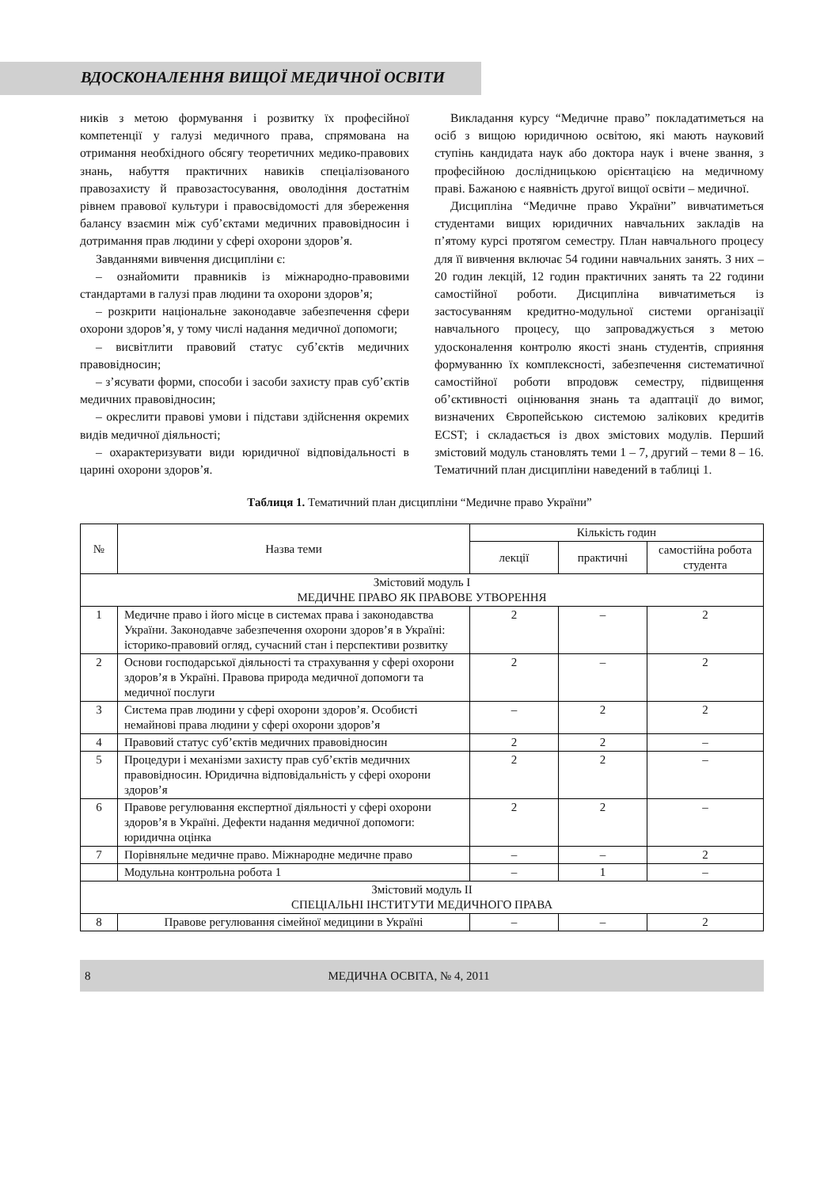ВДОСКОНАЛЕННЯ ВИЩОЇ МЕДИЧНОЇ ОСВІТИ
ників з метою формування і розвитку їх професійної компетенції у галузі медичного права, спрямована на отримання необхідного обсягу теоретичних медико-правових знань, набуття практичних навиків спеціалізованого правозахисту й правозастосування, оволодіння достатнім рівнем правової культури і правосвідомості для збереження балансу взаємин між суб’єктами медичних правовідносин і дотримання прав людини у сфері охорони здоров’я.
Завданнями вивчення дисципліни є:
– ознайомити правників із міжнародно-правовими стандартами в галузі прав людини та охорони здоров’я;
– розкрити національне законодавче забезпечення сфери охорони здоров’я, у тому числі надання медичної допомоги;
– висвітлити правовий статус суб’єктів медичних правовідносин;
– з’ясувати форми, способи і засоби захисту прав суб’єктів медичних правовідносин;
– окреслити правові умови і підстави здійснення окремих видів медичної діяльності;
– охарактеризувати види юридичної відповідальності в царині охорони здоров’я.
Викладання курсу “Медичне право” покладатиметься на осіб з вищою юридичною освітою, які мають науковий ступінь кандидата наук або доктора наук і вчене звання, з професійною дослідницькою орієнтацією на медичному праві. Бажаною є наявність другої вищої освіти – медичної.
Дисципліна “Медичне право України” вивчатиметься студентами вищих юридичних навчальних закладів на п’ятому курсі протягом семестру. План навчального процесу для її вивчення включає 54 години навчальних занять. З них – 20 годин лекцій, 12 годин практичних занять та 22 години самостійної роботи. Дисципліна вивчатиметься із застосуванням кредитно-модульної системи організації навчального процесу, що запроваджується з метою удосконалення контролю якості знань студентів, сприяння формуванню їх комплексності, забезпечення систематичної самостійної роботи впродовж семестру, підвищення об’єктивності оцінювання знань та адаптації до вимог, визначених Європейською системою залікових кредитів ECST; і складається із двох змістових модулів. Перший змістовий модуль становлять теми 1 – 7, другий – теми 8 – 16. Тематичний план дисципліни наведений в таблиці 1.
Таблиця 1. Тематичний план дисципліни “Медичне право України”
| № | Назва теми | Кількість годин | | |
| --- | --- | --- | --- | --- |
| | | лекції | практичні | самостійна робота студента |
| Змістовий модуль І МЕДИЧНЕ ПРАВО ЯК ПРАВОВЕ УТВОРЕННЯ | | | | |
| 1 | Медичне право і його місце в системах права і законодавства України. Законодавче забезпечення охорони здоров’я в Україні: історико-правовий огляд, сучасний стан і перспективи розвитку | 2 | – | 2 |
| 2 | Основи господарської діяльності та страхування у сфері охорони здоров’я в Україні. Правова природа медичної допомоги та медичної послуги | 2 | – | 2 |
| 3 | Система прав людини у сфері охорони здоров’я. Особисті немайнові права людини у сфері охорони здоров’я | – | 2 | 2 |
| 4 | Правовий статус суб’єктів медичних правовідносин | 2 | 2 | – |
| 5 | Процедури і механізми захисту прав суб’єктів медичних правовідносин. Юридична відповідальність у сфері охорони здоров’я | 2 | 2 | – |
| 6 | Правове регулювання експертної діяльності у сфері охорони здоров’я в Україні. Дефекти надання медичної допомоги: юридична оцінка | 2 | 2 | – |
| 7 | Порівняльне медичне право. Міжнародне медичне право | – | – | 2 |
| | Модульна контрольна робота 1 | – | 1 | – |
| Змістовий модуль ІІ СПЕЦІАЛЬНІ ІНСТИТУТИ МЕДИЧНОГО ПРАВА | | | | |
| 8 | Правове регулювання сімейної медицини в Україні | – | – | 2 |
8 МЕДИЧНА ОСВІТА, № 4, 2011